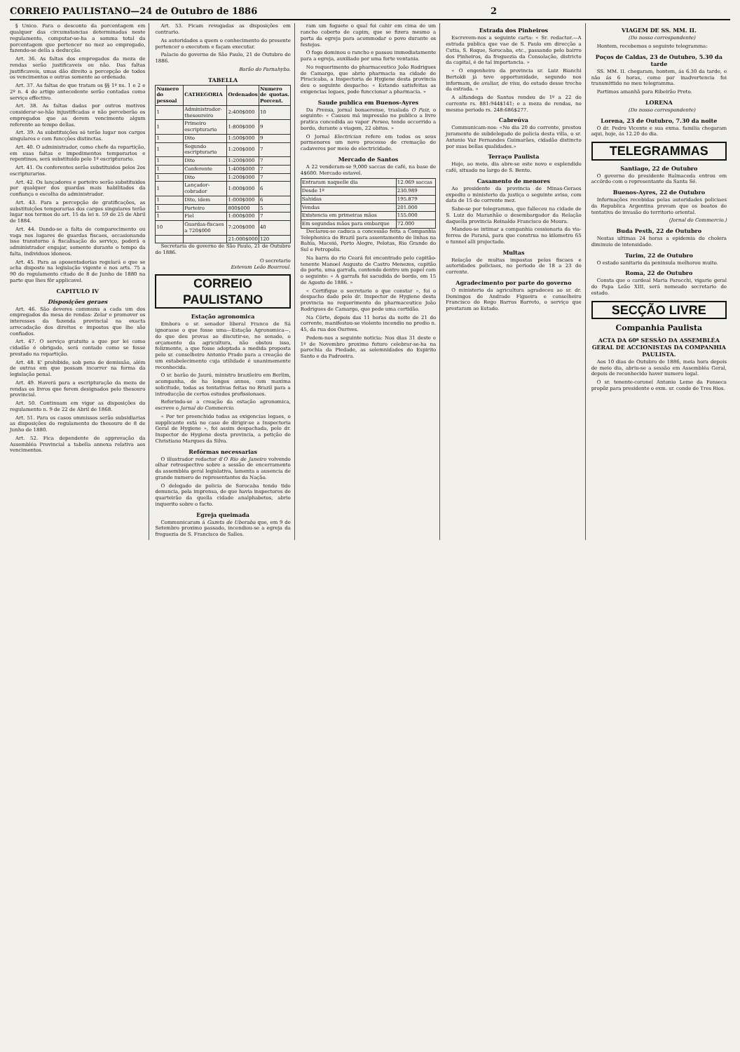CORREIO PAULISTANO—24 de Outubro de 1886 2
§ Unico. Para o desconto da porcentagem em qualquer das circumstancias determinadas neste regulamento, computar-se-ha a somma total da porcentagem que pertencer no mez ao empregado, fazendo-se della a deducção.
Art. 36. As faltas dos empregados da meza de rendas serão justificaveis ou não. Das faltas justificaveis, umas dão direito a percepção de todos os vencimentos e outras somente ao ordenado.
Art. 37. As faltas de que tratam os §§ 1º ns. 1 e 2 e 2º n. 4 do artigo antecedente serão contadas como serviço effectivo.
Art. 38. As faltas dadas por outros motivos considerar-se-hão injustificadas e não perceberão os empregados que as derem vencimento algum referente ao tempo dellas.
Art. 39. As substituições só terão lugar nos cargos singulares e com funcções distinctas.
Art. 40. O administrador, como chefe da repartição, em suas faltas e impedimentos temporarios e repentinos, será substituido pelo 1º escripturario.
Art. 41. Os conferentes serão substituidos pelos 2os escripturarios.
Art. 42. Os lançadores e porteiro serão substituidos por qualquer dos guardas mais habilitados da confiança e escolha do administrador.
Art. 43. Para a percepção de gratificações, as substituições temporarias dos cargos singulares terão lugar nos termos do art. 15 da lei n. 59 de 25 de Abril de 1884.
Art. 44. Dando-se a falta de comparecimento ou vaga nos lugares de guardas fiscaes, occasionando isso transtorno á fiscalisação do serviço, poderá o administrador engajar, somente durante o tempo da falta, individuos idoneos.
Art. 45. Para as aposentadorias regulará o que se acha disposto na legislação vigente e nos arts. 75 a 90 do regulamento citado de 8 de Junho de 1880 na parte que lhes fôr applicavel.
CAPITULO IV
Disposições geraes
Art. 46. São deveres communs a cada um dos empregados da mesa de rendas: Zelar e promover os interesses da fazenda provincial na exacta arrecadação dos direitos e impostos que lhe são confiados.
Art. 47. O serviço gratuito a que por lei como cidadão é obrigado, será contado como se fosse prestado na repartição.
Art. 48. E' prohibido, sob pena de demissão, além de outras em que possam incorrer na forma da legislação penal.
Art. 49. Haverá para a escripturação da meza de rendas os livros que forem designados pelo thesouro provincial.
Art. 50. Continuam em vigor as disposições do regulamento n. 9 de 22 de Abril de 1868.
Art. 51. Para os casos ommissos serão subsidiarias as disposições do regulamento do thesouro de 8 de Junho de 1880.
Art. 52. Fica dependente de approvação da Assembléa Provincial a tabella annexa relativa aos vencimentos.
Art. 53. Ficam revogadas as disposições em contrario.
As autoridades a quem o conhecimento do presente pertencer o executem e façam executar.
Palacio do governo de São Paulo, 21 de Outubro de 1886.
Barão do Parnahyba.
TABELLA
| Numero do pessoal | CATHEGORIA | Ordenados | Numero de quotas. Porcent. |
| --- | --- | --- | --- |
| 1 | Administrador-thesoureiro | 2:400$000 | 10 |
| 1 | Primeiro escripturario | 1:800$000 | 9 |
| 1 | Dito | 1:500$000 | 9 |
| 1 | Segundo escripturario | 1:200$000 | 7 |
| 1 | Dito | 1:200$000 | 7 |
| 1 | Conferente | 1:400$000 | 7 |
| 1 | Dito | 1:200$000 | 7 |
| 1 | Lançador-cobrador | 1:000$000 | 6 |
| 1 | Dito, idem | 1:000$000 | 6 |
| 1 | Porteiro | 800$000 | 5 |
| 1 | Fiel | 1:000$000 | 7 |
| 10 | Guardas-fiscaes a 720$000 | 7:200$000 | 40 |
| | | 21:000$000 | 120 |
Secretaria do governo de São Paulo, 21 de Outubro de 1886.
O secretario
Estevam Leão Bourroul.
CORREIO PAULISTANO
Estação agronomica
Embora o sr. senador liberal Franco de Sá ignorasse o que fosse uma—Estação Agronomica—, do que deu provas ao discutir-se, no senado, o orçamento da agricultura, não obstou isso, felizmente, a que fosse adoptada a medida proposta pelo sr. conselheiro Antonio Prado para a creação de um estabelecimento cuja utilidade é unanimemente reconhecida.
O sr. barão de Jaurú, ministro brazileiro em Berlim, acompanha, de ha longos annos, com maxima solicitude, todas as tentativas feitas no Brazil para a introducção de certos estudos profissionaes.
Referindo-se a creação da estação agronomica, escreve o Jornal do Commercio.
« Por ter preenchido todas as exigencias legaes, o supplicante está no caso de dirigir-se a Inspectoria Geral de Hygiene », foi assim despachada, pelo dr. Inspector de Hygiene desta provincia, a petição de Christiano Marques da Silva.
Refórmas necessarias
O illustrador redactor d'O Rio de Janeiro volvendo olhar retrospectivo sobre a sessão de encerramento da assembléa geral legislativa, lamenta a ausencia de grande numero de representantes da Nação.
O delegado de policia de Sorocaba tendo tido denuncia, pela imprensa, de que havia inspectores de quarteirão da quella cidade analphabetos, abrio inquerito sobre o facto.
Egreja queimada
Communicaram á Gazeta de Uberaba que, em 9 de Setembro proximo passado, incendiou-se a egreja da freguezia de S. Francisco de Salles.
ram um foguete o qual foi cahir em cima de um rancho coberto de capim, que se fizera mesmo a porta da egreja para acommodar o povo durante os festejos.
O fogo dominou o rancho e passou immediatamente para a egreja, auxiliado por uma forte ventania.
No requerimento do pharmaceutico João Rodrigues de Camargo, que abrio pharmacia na cidade de Piracicaba, a Inspectoria de Hygiene desta provincia deu o seguinte despacho: « Estando satisfeitas as exigencias legaes, pode funccionar a pharmacia. »
Saude publica em Buenos-Ayres
Da Prensa, jornal bonaerense, traslada O Paiz, o seguinte: « Causou má impressão no publico a livre pratica concedida ao vapor Perseo, tendo occorrido a bordo, durante a viagem, 22 obitos. »
O Jornal Electrician refere em todos os seus pormenores um novo processo de cremação de cadaveres por meio de electricidade.
Mercado de Santos
A 22 venderam-se 9,000 saccas de café, na base de 4$600. Mercado estavel.
| Entraram naquelle dia | 12.069 saccas |
| Desde 1º | 230.989 |
| Sahidas | 195.879 |
| Vendas | 201.000 |
| Existencia em primeiras mãos | 155.000 |
| Em segundas mãos para embarque | 72.000 |
Declarou-se caduca a concessão feita a Companhia Telephonica do Brazil para assentamento de linhas na Bahia, Maceió, Porto Alegre, Pelotas, Rio Grande do Sul e Petropolis.
Na barra do rio Ceará foi encontrado pelo capitão-tenente Manoel Augusto de Castro Menezes, capitão do porto, uma garrafa, contendo dentro um papel com o seguinte: « A garrafa foi sacudida de bordo, em 15 de Agosto de 1886. »
« Certifique o secretario o que constar », foi o despacho dado pelo dr. Inspector de Hygiene desta provincia no requerimento do pharmaceutico João Rodrigues de Camargo, que pede uma certidão.
Na Côrte, depois das 11 horas da noite de 21 do corrente, manifestou-se violento incendio no predio n. 45, da rua dos Ourives.
Pedem-nos a seguinte noticia: Nos dias 31 deste e 1º de Novembro proximo futuro celebrar-se-ha na parochia da Piedade, as solemnidades do Espirito Santo e da Padroeira.
Estrada dos Pinheiros
Escrevem-nos a seguinte carta: « Sr. redactor.—A estrada publica que vae de S. Paulo em direcção a Cutia, S. Roque, Sorocaba, etc., passando pelo bairro dos Pinheiros, da freguezia da Consolação, districto da capital, é de tal importancia. »
« O engenheiro da provincia sr. Luiz Bianchi Bertoldi já teve opportunidade, segundo nos informam, de avaliar, de visu, do estado desse trecho da estrada. »
A alfandega de Santos rendeu de 1º a 22 do corrente rs. 881:944$141; e a meza de rendas, no mesmo periodo rs. 248:686$277.
Cabreúva
Communicam-nos: «No dia 20 do corrente, prestou juramento de subdelegado de policia desta villa, o sr. Antonio Vaz Fernandes Guimarães, cidadão distincto por suas bellas qualidades.»
Terraço Paulista
Hoje, ao meio, dia abre-se este novo e esplendido café, situado no largo de S. Bento.
Casamento de menores
Ao presidente da provincia de Minas-Geraes expediu o ministerio da justiça o seguinte aviso, com data de 15 do corrente mez.
Sabe-se por telegramma, que falleceu na cidade de S. Luiz do Maranhão o desembargador da Relação daquella provincia Reinaldo Francisco de Moura.
Mandou-se intimar a companhia cessionaria da via-ferrea de Paraná, para que construa no kilometro 65 o tunnel alli projectado.
Multas
Relação de multas impostas pelos fiscaes e autoridades policiaes, no periodo de 18 a 23 do corrente.
Agradecimento por parte do governo
O ministerio da agricultura agradeceu ao sr. dr. Domingos de Andrade Figueira e conselheiro Francisco do Rego Barros Barreto, o serviço que prestaram ao Estado.
VIAGEM DE SS. MM. II.
(Do nosso correspondente)
Hontem, recebemos o seguinte telegramma:
Poços de Caldas, 23 de Outubro, 5.30 da tarde
SS. MM. II. chegaram, hontem, ás 6.30 da tarde, e não ás 6 horas, como por inadvertencia foi transmittido no meu telegramma.
Partimos amanhã para Ribeirão Preto.
LORENA
(Do nosso correspondente)
Lorena, 23 de Outubro, 7.30 da noite
O dr. Pedro Vicente e sua exma. familia chegaram aqui, hoje, ás 12.20 do dia.
TELEGRAMMAS
Santiago, 22 de Outubro
O governo do presidente Balmaceda entrou em accôrdo com o representante da Santa Sé.
Buenos-Ayres, 22 de Outubro
Informações recebidas pelas autoridades policiaes da Republica Argentina provam que os boatos de tentativa de invasão do territorio oriental.
(Jornal do Commercio.)
Buda Pesth, 22 de Outubro
Nestas ultimas 24 horas a epidemia do cholera diminuio de intensidade.
Turim, 22 de Outubro
O estado sanitario da peninsula melhorou muito.
Roma, 22 de Outubro
Consta que o cardeal Maria Parocchi, vigario geral do Papa Leão XIII, será nomeado secretario de estado.
SECÇÃO LIVRE
Companhia Paulista
ACTA DA 60ª SESSÃO DA ASSEMBLÉA GERAL DE ACCIONISTAS DA COMPANHIA PAULISTA.
Aos 10 dias de Outubro de 1886, meia hora depois de meio dia, abriu-se a sessão em Assembléa Geral, depois de reconhecido haver numero legal.
O sr. tenente-coronel Antonio Leme da Fonseca propõz para presidente o exm. sr. conde de Tres Rios.